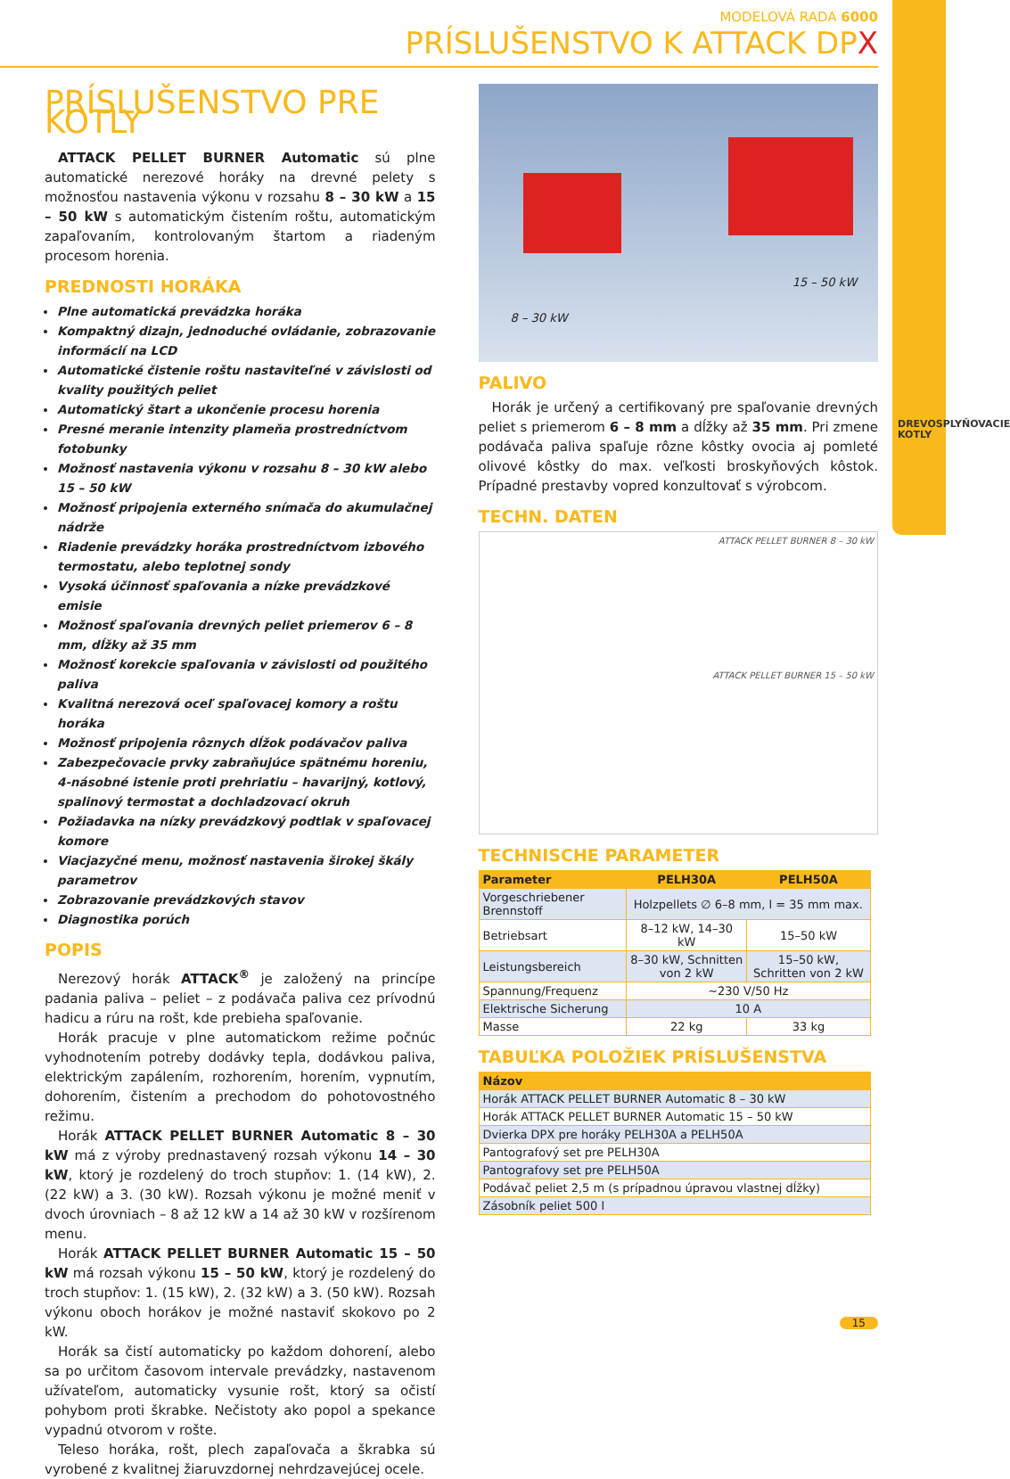DREVOSPLYŇOVACIE KOTLY
MODELOVÁ RADA 6000
PRÍSLUŠENSTVO K ATTACK DPX
PRÍSLUŠENSTVO PRE KOTLY
ATTACK PELLET BURNER Automatic sú plne automatické nerezové horáky na drevné pelety s možnosťou nastavenia výkonu v rozsahu 8 – 30 kW a 15 – 50 kW s automatickým čistením roštu, automatickým zapaľovaním, kontrolovaným štartom a riadeným procesom horenia.
PREDNOSTI HORÁKA
Plne automatická prevádzka horáka
Kompaktný dizajn, jednoduché ovládanie, zobrazovanie informácií na LCD
Automatické čistenie roštu nastaviteľné v závislosti od kvality použitých peliet
Automatický štart a ukončenie procesu horenia
Presné meranie intenzity plameňa prostredníctvom fotobunky
Možnosť nastavenia výkonu v rozsahu 8 – 30 kW alebo 15 – 50 kW
Možnosť pripojenia externého snímača do akumulačnej nádrže
Riadenie prevádzky horáka prostredníctvom izbového termostatu, alebo teplotnej sondy
Vysoká účinnosť spaľovania a nízke prevádzkové emisie
Možnosť spaľovania drevných peliet priemerov 6 – 8 mm, dĺžky až 35 mm
Možnosť korekcie spaľovania v závislosti od použitého paliva
Kvalitná nerezová oceľ spaľovacej komory a roštu horáka
Možnosť pripojenia rôznych dĺžok podávačov paliva
Zabezpečovacie prvky zabraňujúce spätnému horeniu, 4-násobné istenie proti prehriatiu – havarijný, kotlový, spalinový termostat a dochladzovací okruh
Požiadavka na nízky prevádzkový podtlak v spaľovacej komore
Viacjazyčné menu, možnosť nastavenia širokej škály parametrov
Zobrazovanie prevádzkových stavov
Diagnostika porúch
POPIS
Nerezový horák ATTACK<sup>®</sup> je založený na princípe padania paliva – peliet – z podávača paliva cez prívodnú hadicu a rúru na rošt, kde prebieha spaľovanie.
Horák pracuje v plne automatickom režime počnúc vyhodnotením potreby dodávky tepla, dodávkou paliva, elektrickým zapálením, rozhorením, horením, vypnutím, dohorením, čistením a prechodom do pohotovostného režimu.
Horák ATTACK PELLET BURNER Automatic 8 – 30 kW má z výroby prednastavený rozsah výkonu 14 – 30 kW, ktorý je rozdelený do troch stupňov: 1. (14 kW), 2. (22 kW) a 3. (30 kW). Rozsah výkonu je možné meniť v dvoch úrovniach – 8 až 12 kW a 14 až 30 kW v rozšírenom menu.
Horák ATTACK PELLET BURNER Automatic 15 – 50 kW má rozsah výkonu 15 – 50 kW, ktorý je rozdelený do troch stupňov: 1. (15 kW), 2. (32 kW) a 3. (50 kW). Rozsah výkonu oboch horákov je možné nastaviť skokovo po 2 kW.
Horák sa čistí automaticky po každom dohorení, alebo sa po určitom časovom intervale prevádzky, nastavenom užívateľom, automaticky vysunie rošt, ktorý sa očistí pohybom proti škrabke. Nečistoty ako popol a spekance vypadnú otvorom v rošte.
Teleso horáka, rošt, plech zapaľovača a škrabka sú vyrobené z kvalitnej žiaruvzdornej nehrdzavejúcej ocele.
8 – 30 kW
15 – 50 kW
PALIVO
Horák je určený a certifikovaný pre spaľovanie drevných peliet s priemerom 6 – 8 mm a dĺžky až 35 mm. Pri zmene podávača paliva spaľuje rôzne kôstky ovocia aj pomleté olivové kôstky do max. veľkosti broskyňových kôstok. Prípadné prestavby vopred konzultovať s výrobcom.
TECHN. DATEN
ATTACK PELLET BURNER 8 – 30 kW
ATTACK PELLET BURNER 15 – 50 kW
TECHNISCHE PARAMETER
| Parameter | PELH30A | PELH50A |
| --- | --- | --- |
| Vorgeschriebener Brennstoff | Holzpellets ∅ 6–8 mm, l = 35 mm max. | |
| Betriebsart | 8–12 kW, 14–30 kW | 15–50 kW |
| Leistungsbereich | 8–30 kW, Schnitten von 2 kW | 15–50 kW, Schritten von 2 kW |
| Spannung/Frequenz | ~230 V/50 Hz | |
| Elektrische Sicherung | 10 A | |
| Masse | 22 kg | 33 kg |
TABUĽKA POLOŽIEK PRÍSLUŠENSTVA
| Názov |
| --- |
| Horák ATTACK PELLET BURNER Automatic 8 – 30 kW |
| Horák ATTACK PELLET BURNER Automatic 15 – 50 kW |
| Dvierka DPX pre horáky PELH30A a PELH50A |
| Pantografový set pre PELH30A |
| Pantografovy set pre PELH50A |
| Podávač peliet 2,5 m (s prípadnou úpravou vlastnej dĺžky) |
| Zásobník peliet 500 l |
15